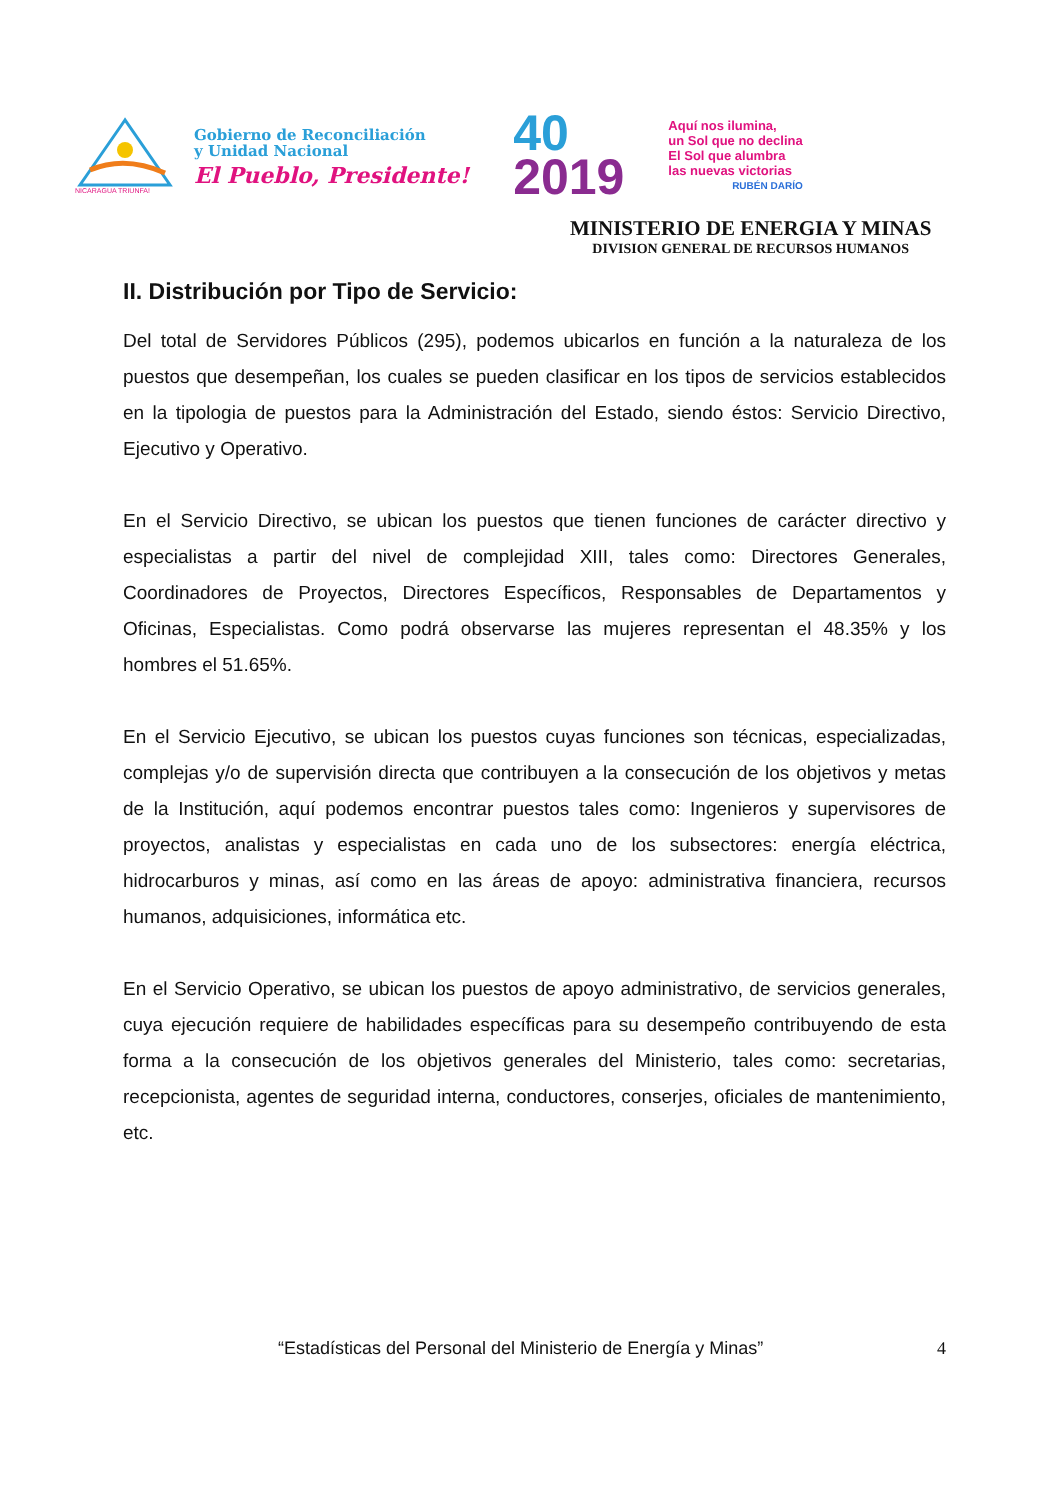NICARAGUA TRIUNFA!
Gobierno de Reconciliación
y Unidad Nacional
El Pueblo, Presidente!
40
2019
Aquí nos ilumina,
un Sol que no declina
El Sol que alumbra
las nuevas victorias
RUBÉN DARÍO
MINISTERIO DE ENERGIA Y MINAS
DIVISION GENERAL DE RECURSOS HUMANOS
II. Distribución por Tipo de Servicio:
Del total de Servidores Públicos (295), podemos ubicarlos en función a la naturaleza de los puestos que desempeñan, los cuales se pueden clasificar en los tipos de servicios establecidos en la tipologia de puestos para la Administración del Estado, siendo éstos: Servicio Directivo, Ejecutivo y Operativo.
En el Servicio Directivo, se ubican los puestos que tienen funciones de carácter directivo y especialistas a partir del nivel de complejidad XIII, tales como: Directores Generales, Coordinadores de Proyectos, Directores Específicos, Responsables de Departamentos y Oficinas, Especialistas. Como podrá observarse las mujeres representan el 48.35% y los hombres el 51.65%.
En el Servicio Ejecutivo, se ubican los puestos cuyas funciones son técnicas, especializadas, complejas y/o de supervisión directa que contribuyen a la consecución de los objetivos y metas de la Institución, aquí podemos encontrar puestos tales como: Ingenieros y supervisores de proyectos, analistas y especialistas en cada uno de los subsectores: energía eléctrica, hidrocarburos y minas, así como en las áreas de apoyo: administrativa financiera, recursos humanos, adquisiciones, informática etc.
En el Servicio Operativo, se ubican los puestos de apoyo administrativo, de servicios generales, cuya ejecución requiere de habilidades específicas para su desempeño contribuyendo de esta forma a la consecución de los objetivos generales del Ministerio, tales como: secretarias, recepcionista, agentes de seguridad interna, conductores, conserjes, oficiales de mantenimiento, etc.
“Estadísticas del Personal del Ministerio de Energía y Minas” 4